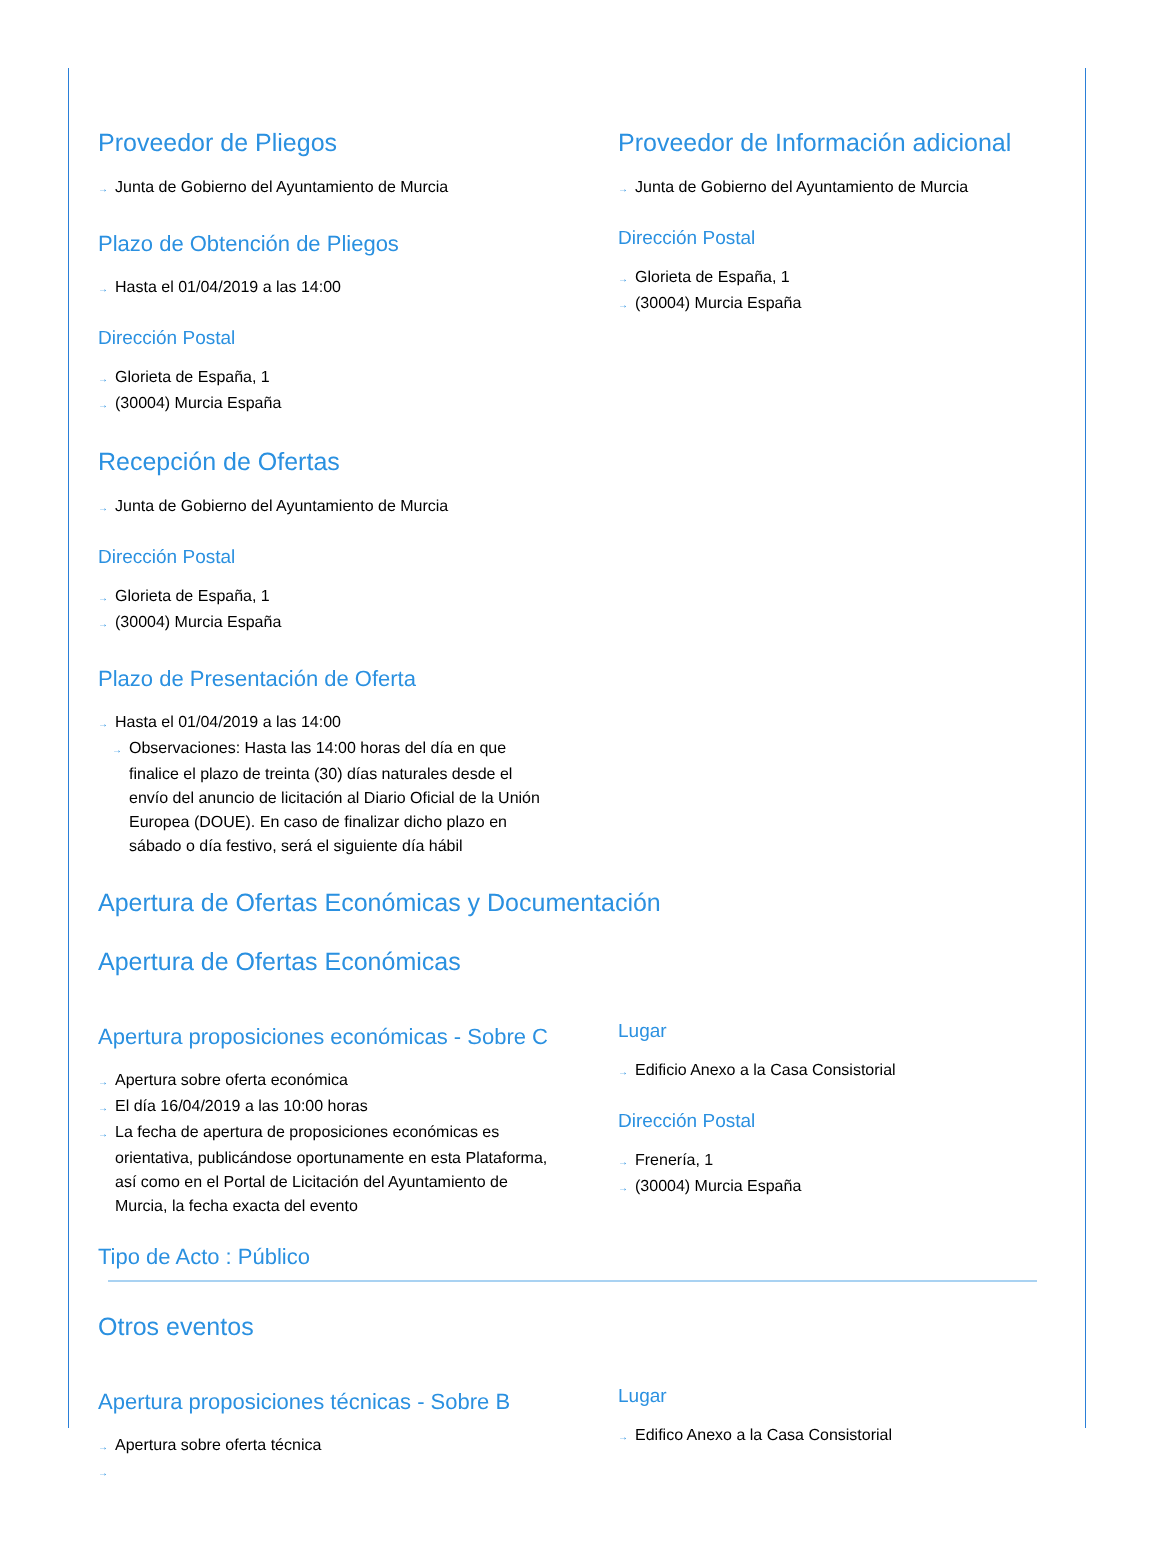Proveedor de Pliegos
→ Junta de Gobierno del Ayuntamiento de Murcia
Plazo de Obtención de Pliegos
→ Hasta el 01/04/2019 a las 14:00
Dirección Postal
→ Glorieta de España, 1
→ (30004) Murcia España
Proveedor de Información adicional
→ Junta de Gobierno del Ayuntamiento de Murcia
Dirección Postal
→ Glorieta de España, 1
→ (30004) Murcia España
Recepción de Ofertas
→ Junta de Gobierno del Ayuntamiento de Murcia
Dirección Postal
→ Glorieta de España, 1
→ (30004) Murcia España
Plazo de Presentación de Oferta
→ Hasta el 01/04/2019 a las 14:00
→ Observaciones: Hasta las 14:00 horas del día en que finalice el plazo de treinta (30) días naturales desde el envío del anuncio de licitación al Diario Oficial de la Unión Europea (DOUE). En caso de finalizar dicho plazo en sábado o día festivo, será el siguiente día hábil
Apertura de Ofertas Económicas y Documentación
Apertura de Ofertas Económicas
Apertura proposiciones económicas - Sobre C
→ Apertura sobre oferta económica
→ El día 16/04/2019 a las 10:00 horas
→ La fecha de apertura de proposiciones económicas es orientativa, publicándose oportunamente en esta Plataforma, así como en el Portal de Licitación del Ayuntamiento de Murcia, la fecha exacta del evento
Lugar
→ Edificio Anexo a la Casa Consistorial
Dirección Postal
→ Frenería, 1
→ (30004) Murcia España
Tipo de Acto : Público
Otros eventos
Apertura proposiciones técnicas - Sobre B
→ Apertura sobre oferta técnica
→
Lugar
→ Edifico Anexo a la Casa Consistorial